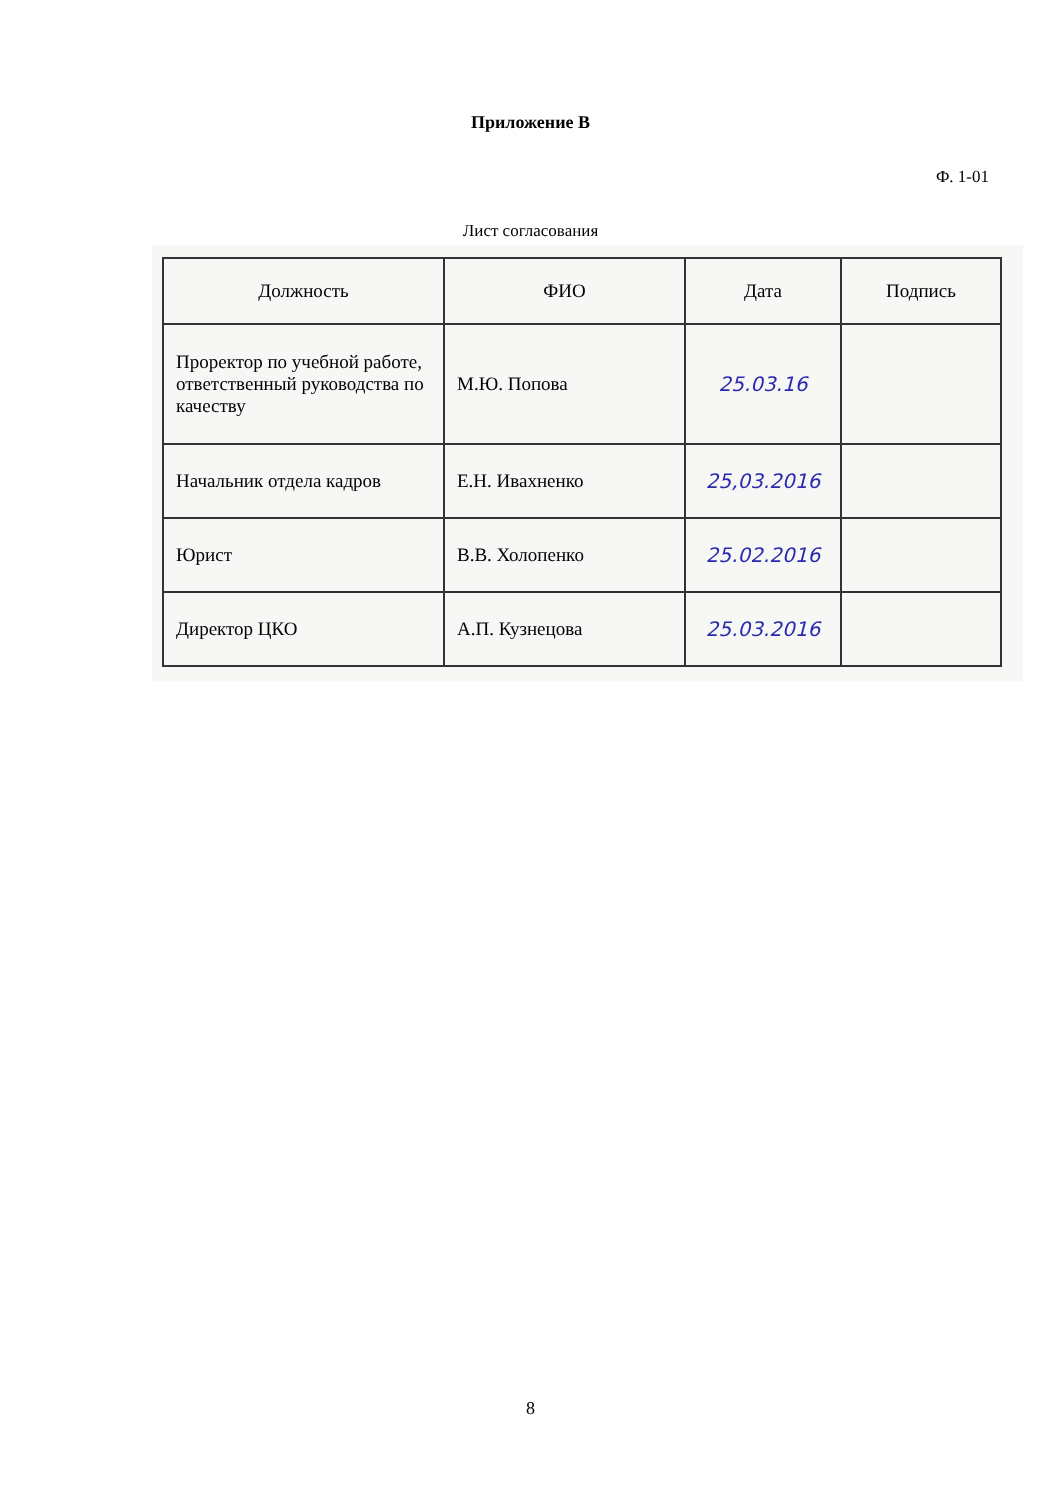Приложение В
Ф. 1-01
Лист согласования
| Должность | ФИО | Дата | Подпись |
| --- | --- | --- | --- |
| Проректор по учебной работе, ответственный руководства по качеству | М.Ю. Попова | 25.03.16 | |
| Начальник отдела кадров | Е.Н. Ивахненко | 25,03.2016 | |
| Юрист | В.В. Холопенко | 25.02.2016 | |
| Директор ЦКО | А.П. Кузнецова | 25.03.2016 | |
8